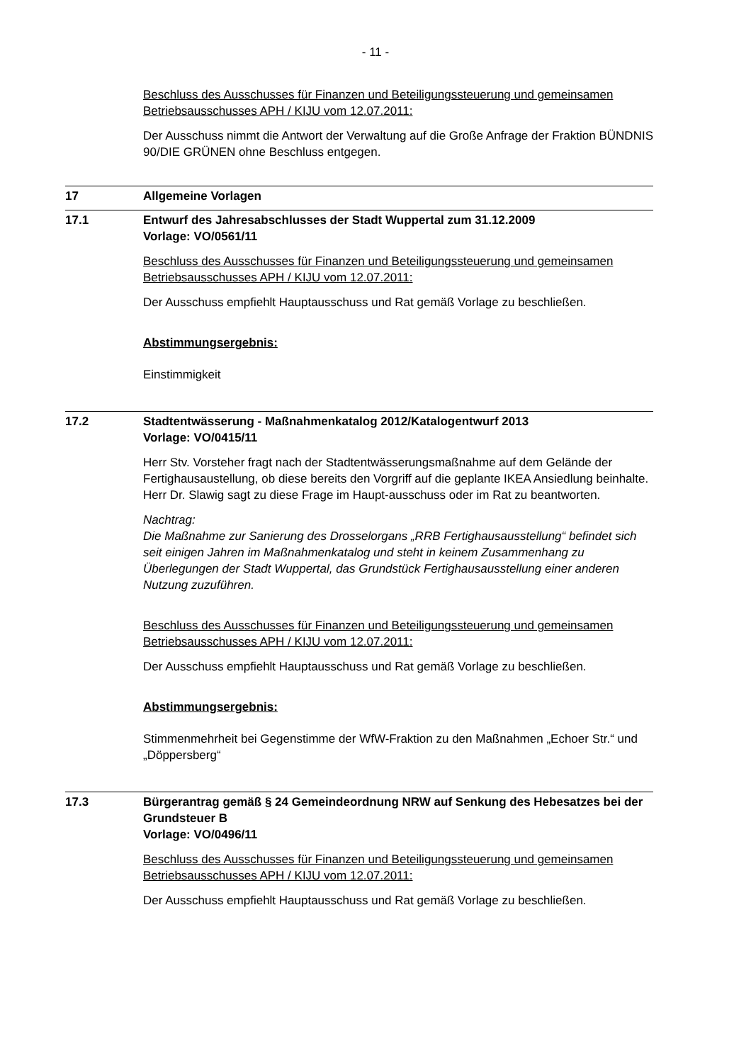- 11 -
Beschluss des Ausschusses für Finanzen und Beteiligungssteuerung und gemeinsamen Betriebsausschusses APH / KIJU vom 12.07.2011:
Der Ausschuss nimmt die Antwort der Verwaltung auf die Große Anfrage der Fraktion BÜNDNIS 90/DIE GRÜNEN ohne Beschluss entgegen.
17 Allgemeine Vorlagen
17.1 Entwurf des Jahresabschlusses der Stadt Wuppertal zum 31.12.2009
Vorlage: VO/0561/11
Beschluss des Ausschusses für Finanzen und Beteiligungssteuerung und gemeinsamen Betriebsausschusses APH / KIJU vom 12.07.2011:
Der Ausschuss empfiehlt Hauptausschuss und Rat gemäß Vorlage zu beschließen.
Abstimmungsergebnis:
Einstimmigkeit
17.2 Stadtentwässerung - Maßnahmenkatalog 2012/Katalogentwurf 2013
Vorlage: VO/0415/11
Herr Stv. Vorsteher fragt nach der Stadtentwässerungsmaßnahme auf dem Gelände der Fertighausaustellung, ob diese bereits den Vorgriff auf die geplante IKEA Ansiedlung beinhalte. Herr Dr. Slawig sagt zu diese Frage im Haupt-ausschuss oder im Rat zu beantworten.
Nachtrag:
Die Maßnahme zur Sanierung des Drosselorgans „RRB Fertighausausstellung“ befindet sich seit einigen Jahren im Maßnahmenkatalog und steht in keinem Zusammenhang zu Überlegungen der Stadt Wuppertal, das Grundstück Fertighausausstellung einer anderen Nutzung zuzuführen.
Beschluss des Ausschusses für Finanzen und Beteiligungssteuerung und gemeinsamen Betriebsausschusses APH / KIJU vom 12.07.2011:
Der Ausschuss empfiehlt Hauptausschuss und Rat gemäß Vorlage zu beschließen.
Abstimmungsergebnis:
Stimmenmehrheit bei Gegenstimme der WfW-Fraktion zu den Maßnahmen „Echoer Str.“ und „Döppersberg“
17.3 Bürgerantrag gemäß § 24 Gemeindeordnung NRW auf Senkung des Hebesatzes bei der Grundsteuer B
Vorlage: VO/0496/11
Beschluss des Ausschusses für Finanzen und Beteiligungssteuerung und gemeinsamen Betriebsausschusses APH / KIJU vom 12.07.2011:
Der Ausschuss empfiehlt Hauptausschuss und Rat gemäß Vorlage zu beschließen.